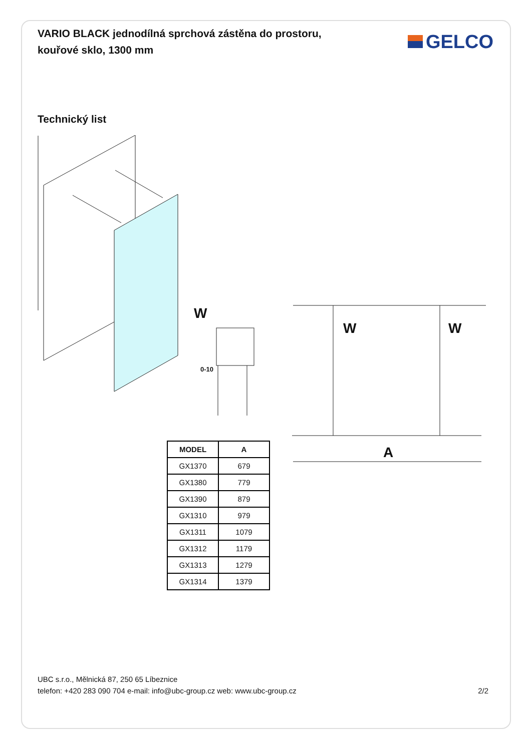VARIO BLACK jednodílná sprchová zástěna do prostoru,
kouřové sklo, 1300 mm
GELCO
Technický list
W
W W
0-10
A
| MODEL | A |
| --- | --- |
| GX1370 | 679 |
| GX1380 | 779 |
| GX1390 | 879 |
| GX1310 | 979 |
| GX1311 | 1079 |
| GX1312 | 1179 |
| GX1313 | 1279 |
| GX1314 | 1379 |
UBC s.r.o., Mělnická 87, 250 65 Líbeznice
telefon: +420 283 090 704 e-mail: info@ubc-group.cz web: www.ubc-group.cz
2/2